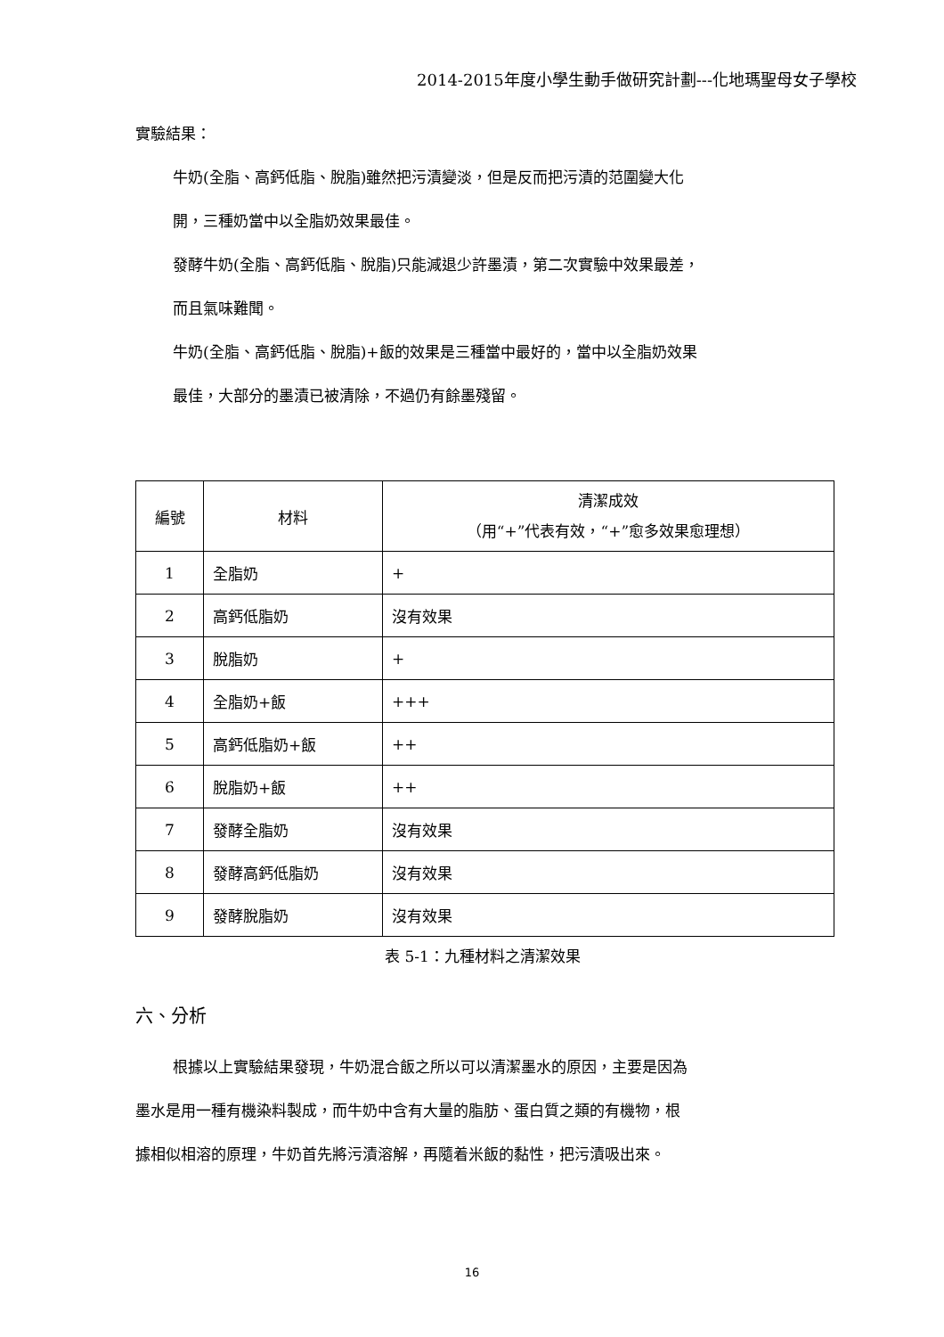2014-2015年度小學生動手做研究計劃---化地瑪聖母女子學校
實驗結果：
牛奶(全脂、高鈣低脂、脫脂)雖然把污漬變淡，但是反而把污漬的范圍變大化
開，三種奶當中以全脂奶效果最佳。
發酵牛奶(全脂、高鈣低脂、脫脂)只能減退少許墨漬，第二次實驗中效果最差，
而且氣味難聞。
牛奶(全脂、高鈣低脂、脫脂)+飯的效果是三種當中最好的，當中以全脂奶效果
最佳，大部分的墨漬已被清除，不過仍有餘墨殘留。
| 編號 | 材料 | 清潔成效 （用“+”代表有效，“+”愈多效果愈理想） |
| 1 | 全脂奶 | + |
| 2 | 高鈣低脂奶 | 沒有效果 |
| 3 | 脫脂奶 | + |
| 4 | 全脂奶+飯 | +++ |
| 5 | 高鈣低脂奶+飯 | ++ |
| 6 | 脫脂奶+飯 | ++ |
| 7 | 發酵全脂奶 | 沒有效果 |
| 8 | 發酵高鈣低脂奶 | 沒有效果 |
| 9 | 發酵脫脂奶 | 沒有效果 |
表 5-1：九種材料之清潔效果
六、分析
根據以上實驗結果發現，牛奶混合飯之所以可以清潔墨水的原因，主要是因為
墨水是用一種有機染料製成，而牛奶中含有大量的脂肪、蛋白質之類的有機物，根
據相似相溶的原理，牛奶首先將污漬溶解，再隨着米飯的黏性，把污漬吸出來。
16